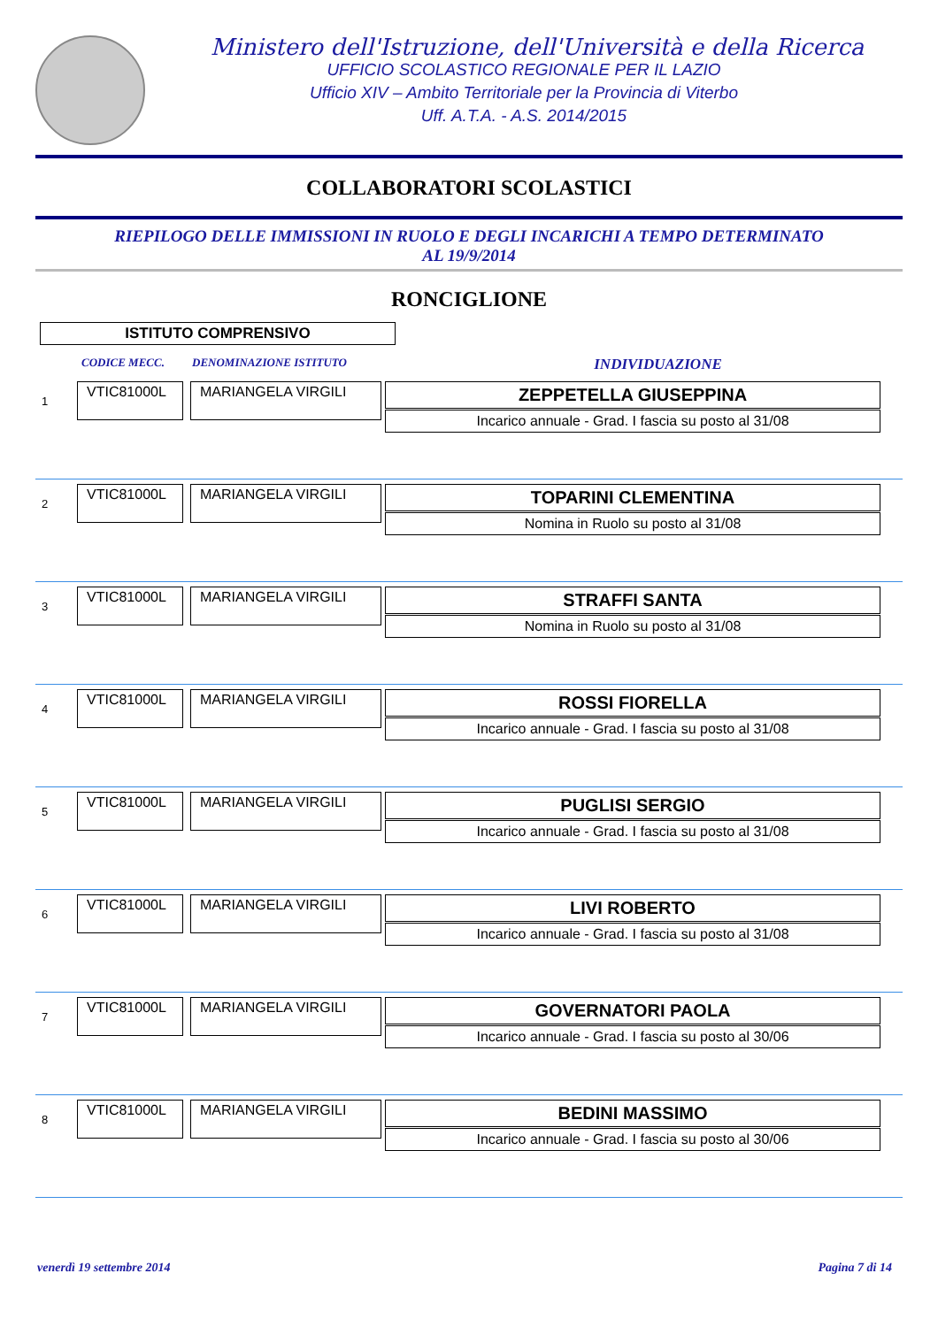Ministero dell'Istruzione, dell'Università e della Ricerca
UFFICIO SCOLASTICO REGIONALE PER IL LAZIO
Ufficio XIV – Ambito Territoriale per la Provincia di Viterbo
Uff. A.T.A. - A.S. 2014/2015
COLLABORATORI SCOLASTICI
RIEPILOGO DELLE IMMISSIONI IN RUOLO E DEGLI INCARICHI A TEMPO DETERMINATO
AL 19/9/2014
RONCIGLIONE
ISTITUTO COMPRENSIVO
CODICE MECC. DENOMINAZIONE ISTITUTO INDIVIDUAZIONE
1
VTIC81000L MARIANGELA VIRGILI
ZEPPETELLA GIUSEPPINA
Incarico annuale - Grad. I fascia su posto al 31/08
2
VTIC81000L MARIANGELA VIRGILI
TOPARINI CLEMENTINA
Nomina in Ruolo su posto al 31/08
3
VTIC81000L MARIANGELA VIRGILI
STRAFFI SANTA
Nomina in Ruolo su posto al 31/08
4
VTIC81000L MARIANGELA VIRGILI
ROSSI FIORELLA
Incarico annuale - Grad. I fascia su posto al 31/08
5
VTIC81000L MARIANGELA VIRGILI
PUGLISI SERGIO
Incarico annuale - Grad. I fascia su posto al 31/08
6
VTIC81000L MARIANGELA VIRGILI
LIVI ROBERTO
Incarico annuale - Grad. I fascia su posto al 31/08
7
VTIC81000L MARIANGELA VIRGILI
GOVERNATORI PAOLA
Incarico annuale - Grad. I fascia su posto al 30/06
8
VTIC81000L MARIANGELA VIRGILI
BEDINI MASSIMO
Incarico annuale - Grad. I fascia su posto al 30/06
venerdì 19 settembre 2014 Pagina 7 di 14